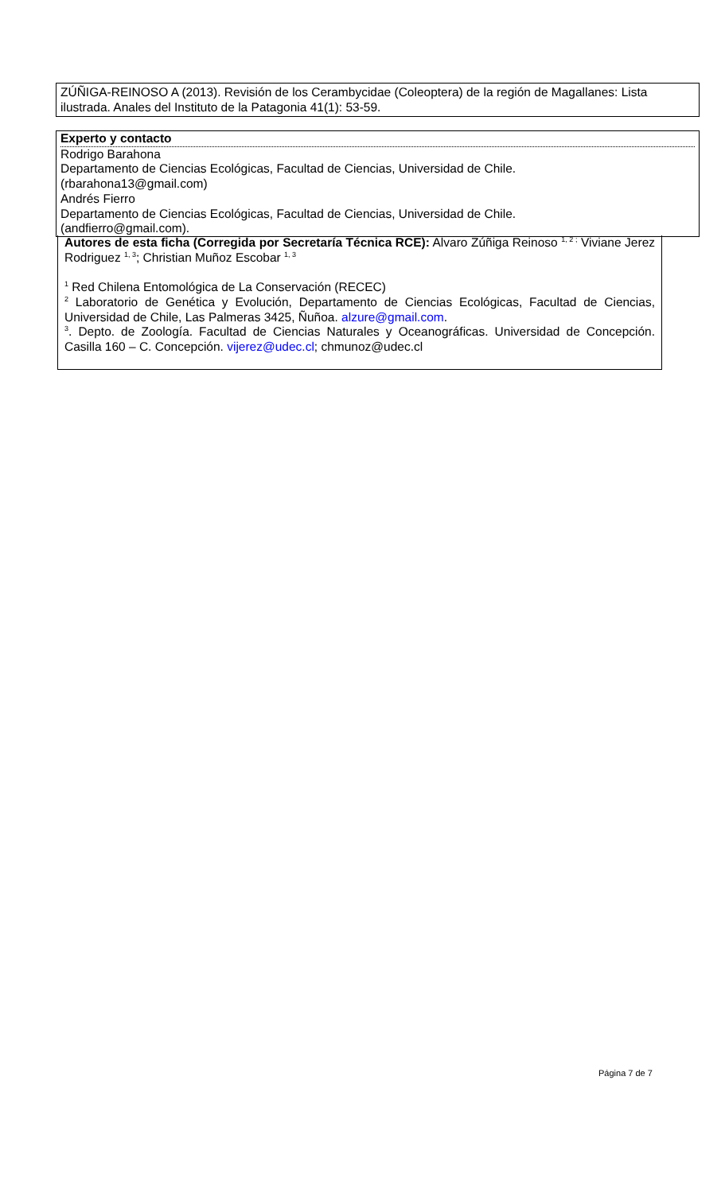ZÚÑIGA-REINOSO A (2013). Revisión de los Cerambycidae (Coleoptera) de la región de Magallanes: Lista ilustrada. Anales del Instituto de la Patagonia 41(1): 53-59.
Experto y contacto
Rodrigo Barahona
Departamento de Ciencias Ecológicas, Facultad de Ciencias, Universidad de Chile.
(rbarahona13@gmail.com)
Andrés Fierro
Departamento de Ciencias Ecológicas, Facultad de Ciencias, Universidad de Chile.
(andfierro@gmail.com).
Autores de esta ficha (Corregida por Secretaría Técnica RCE): Alvaro Zúñiga Reinoso <sup>1, 2 ;</sup> Viviane Jerez Rodriguez <sup>1, 3</sup>; Christian Muñoz Escobar <sup>1, 3</sup>
<sup>1</sup> Red Chilena Entomológica de La Conservación (RECEC)
<sup>2</sup> Laboratorio de Genética y Evolución, Departamento de Ciencias Ecológicas, Facultad de Ciencias, Universidad de Chile, Las Palmeras 3425, Ñuñoa. alzure@gmail.com.
<sup>3</sup>. Depto. de Zoología. Facultad de Ciencias Naturales y Oceanográficas. Universidad de Concepción. Casilla 160 – C. Concepción. vijerez@udec.cl; chmunoz@udec.cl
Página 7 de 7